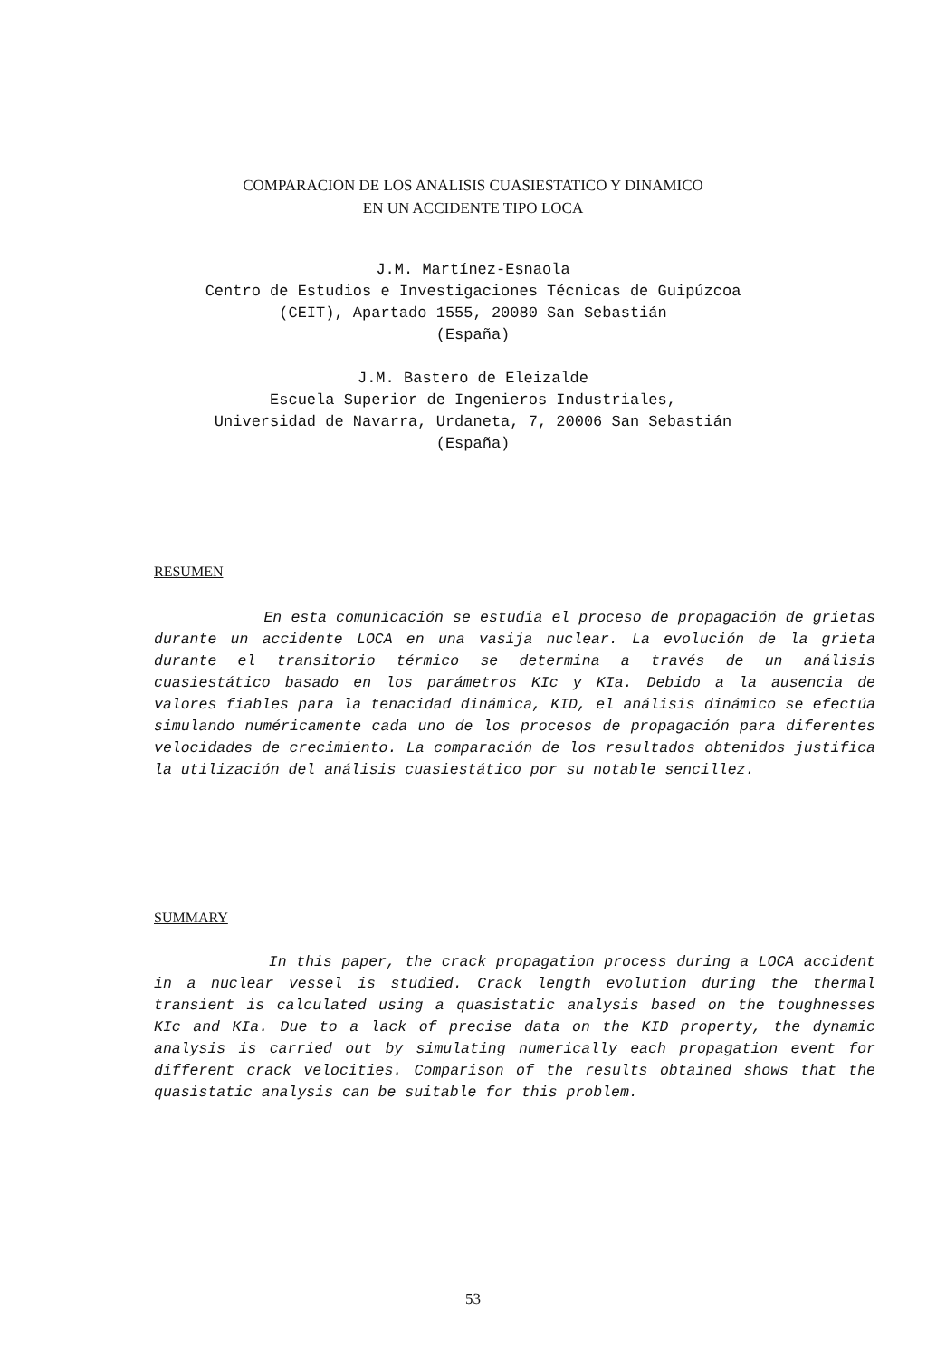COMPARACION DE LOS ANALISIS CUASIESTATICO Y DINAMICO
EN UN ACCIDENTE TIPO LOCA
J.M. Martínez-Esnaola
Centro de Estudios e Investigaciones Técnicas de Guipúzcoa
(CEIT), Apartado 1555, 20080 San Sebastián
(España)
J.M. Bastero de Eleizalde
Escuela Superior de Ingenieros Industriales,
Universidad de Navarra, Urdaneta, 7, 20006 San Sebastián
(España)
RESUMEN
En esta comunicación se estudia el proceso de propagación de grietas durante un accidente LOCA en una vasija nuclear. La evolución de la grieta durante el transitorio térmico se determina a través de un análisis cuasiestático basado en los parámetros KIc y KIa. Debido a la ausencia de valores fiables para la tenacidad dinámica, KID, el análisis dinámico se efectúa simulando numéricamente cada uno de los procesos de propagación para diferentes velocidades de crecimiento. La comparación de los resultados obtenidos justifica la utilización del análisis cuasiestático por su notable sencillez.
SUMMARY
In this paper, the crack propagation process during a LOCA accident in a nuclear vessel is studied. Crack length evolution during the thermal transient is calculated using a quasistatic analysis based on the toughnesses KIc and KIa. Due to a lack of precise data on the KID property, the dynamic analysis is carried out by simulating numerically each propagation event for different crack velocities. Comparison of the results obtained shows that the quasistatic analysis can be suitable for this problem.
53